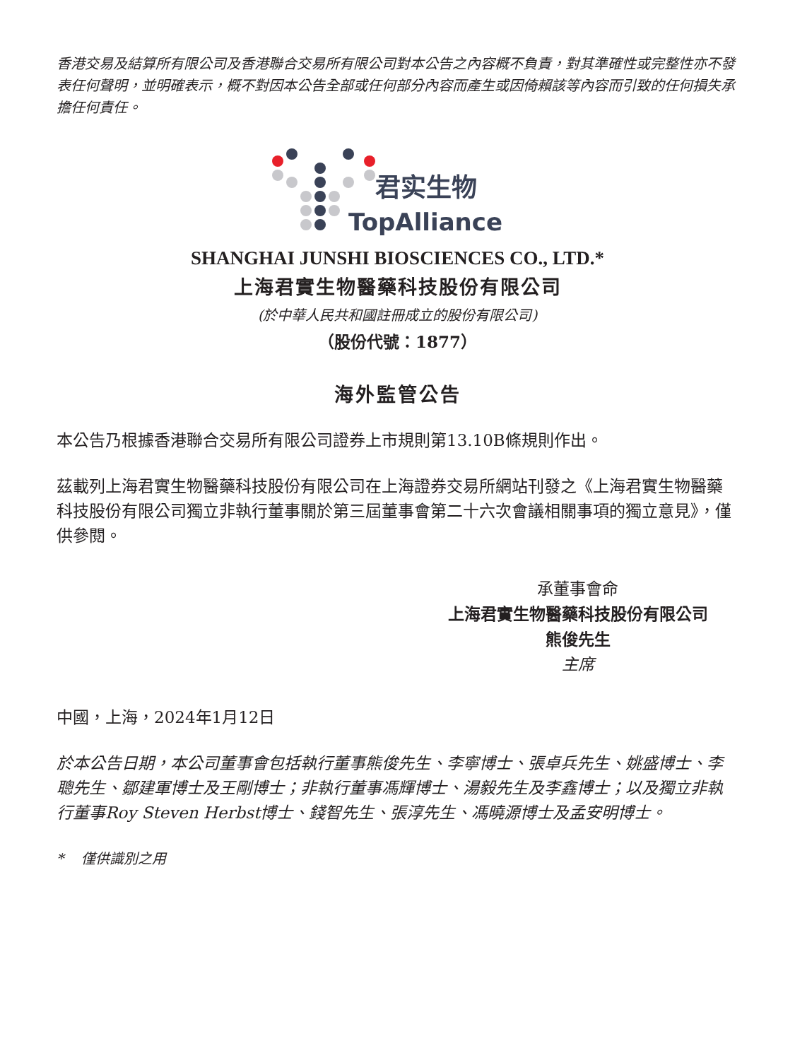香港交易及結算所有限公司及香港聯合交易所有限公司對本公告之內容概不負責，對其準確性或完整性亦不發表任何聲明，並明確表示，概不對因本公告全部或任何部分內容而產生或因倚賴該等內容而引致的任何損失承擔任何責任。
君实生物
TopAlliance
SHANGHAI JUNSHI BIOSCIENCES CO., LTD.*
上海君實生物醫藥科技股份有限公司
(於中華人民共和國註冊成立的股份有限公司)
（股份代號：1877）
海外監管公告
本公告乃根據香港聯合交易所有限公司證券上市規則第13.10B條規則作出。
茲載列上海君實生物醫藥科技股份有限公司在上海證券交易所網站刊發之《上海君實生物醫藥科技股份有限公司獨立非執行董事關於第三屆董事會第二十六次會議相關事項的獨立意見》，僅供參閱。
承董事會命
上海君實生物醫藥科技股份有限公司
熊俊先生
主席
中國，上海，2024年1月12日
於本公告日期，本公司董事會包括執行董事熊俊先生、李寧博士、張卓兵先生、姚盛博士、李聰先生、鄒建軍博士及王剛博士；非執行董事馮輝博士、湯毅先生及李鑫博士；以及獨立非執行董事Roy Steven Herbst博士、錢智先生、張淳先生、馮曉源博士及孟安明博士。
* 僅供識別之用